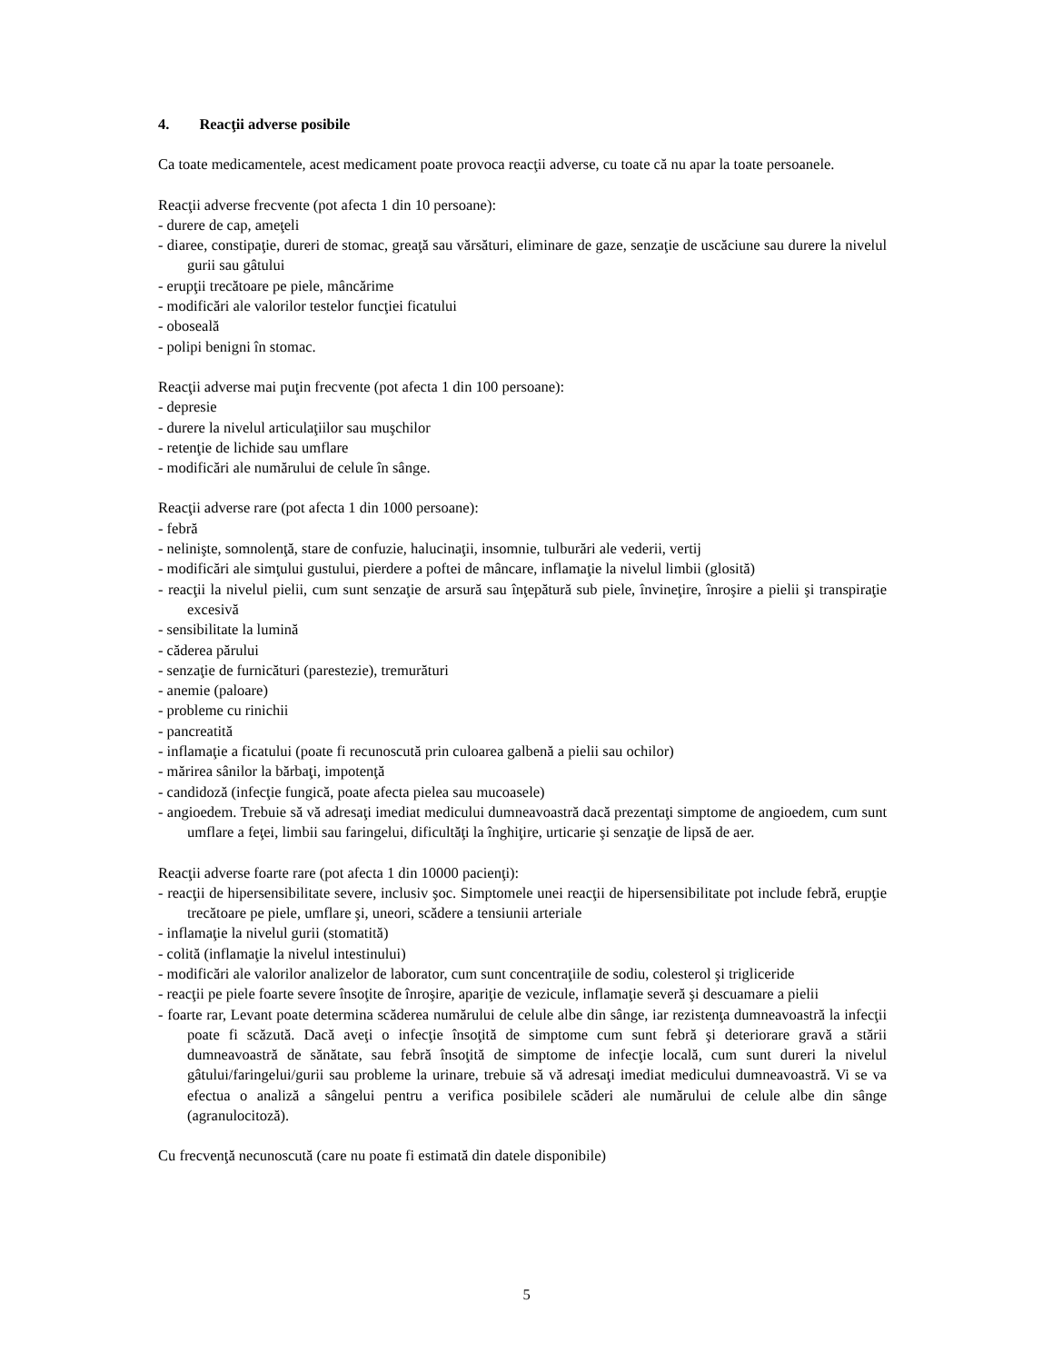4. Reacţii adverse posibile
Ca toate medicamentele, acest medicament poate provoca reacţii adverse, cu toate că nu apar la toate persoanele.
Reacţii adverse frecvente (pot afecta 1 din 10 persoane):
- durere de cap, ameţeli
- diaree, constipaţie, dureri de stomac, greaţă sau vărsături, eliminare de gaze, senzaţie de uscăciune sau durere la nivelul gurii sau gâtului
- erupţii trecătoare pe piele, mâncărime
- modificări ale valorilor testelor funcţiei ficatului
- oboseală
- polipi benigni în stomac.
Reacţii adverse mai puţin frecvente (pot afecta 1 din 100 persoane):
- depresie
- durere la nivelul articulaţiilor sau muşchilor
- retenţie de lichide sau umflare
- modificări ale numărului de celule în sânge.
Reacţii adverse rare (pot afecta 1 din 1000 persoane):
- febră
- nelinişte, somnolenţă, stare de confuzie, halucinaţii, insomnie, tulburări ale vederii, vertij
- modificări ale simţului gustului, pierdere a poftei de mâncare, inflamaţie la nivelul limbii (glosită)
- reacţii la nivelul pielii, cum sunt senzaţie de arsură sau înţepătură sub piele, învineţire, înroşire a pielii şi transpiraţie excesivă
- sensibilitate la lumină
- căderea părului
- senzaţie de furnicături (parestezie), tremurături
- anemie (paloare)
- probleme cu rinichii
- pancreatită
- inflamaţie a ficatului (poate fi recunoscută prin culoarea galbenă a pielii sau ochilor)
- mărirea sânilor la bărbaţi, impotenţă
- candidoză (infecţie fungică, poate afecta pielea sau mucoasele)
- angioedem. Trebuie să vă adresaţi imediat medicului dumneavoastră dacă prezentaţi simptome de angioedem, cum sunt umflare a feţei, limbii sau faringelui, dificultăţi la înghiţire, urticarie şi senzaţie de lipsă de aer.
Reacţii adverse foarte rare (pot afecta 1 din 10000 pacienţi):
- reacţii de hipersensibilitate severe, inclusiv şoc. Simptomele unei reacţii de hipersensibilitate pot include febră, erupţie trecătoare pe piele, umflare şi, uneori, scădere a tensiunii arteriale
- inflamaţie la nivelul gurii (stomatită)
- colită (inflamaţie la nivelul intestinului)
- modificări ale valorilor analizelor de laborator, cum sunt concentraţiile de sodiu, colesterol şi trigliceride
- reacţii pe piele foarte severe însoţite de înroşire, apariţie de vezicule, inflamaţie severă şi descuamare a pielii
- foarte rar, Levant poate determina scăderea numărului de celule albe din sânge, iar rezistenţa dumneavoastră la infecţii poate fi scăzută. Dacă aveţi o infecţie însoţită de simptome cum sunt febră şi deteriorare gravă a stării dumneavoastră de sănătate, sau febră însoţită de simptome de infecţie locală, cum sunt dureri la nivelul gâtului/faringelui/gurii sau probleme la urinare, trebuie să vă adresaţi imediat medicului dumneavoastră. Vi se va efectua o analiză a sângelui pentru a verifica posibilele scăderi ale numărului de celule albe din sânge (agranulocitoză).
Cu frecvenţă necunoscută (care nu poate fi estimată din datele disponibile)
5